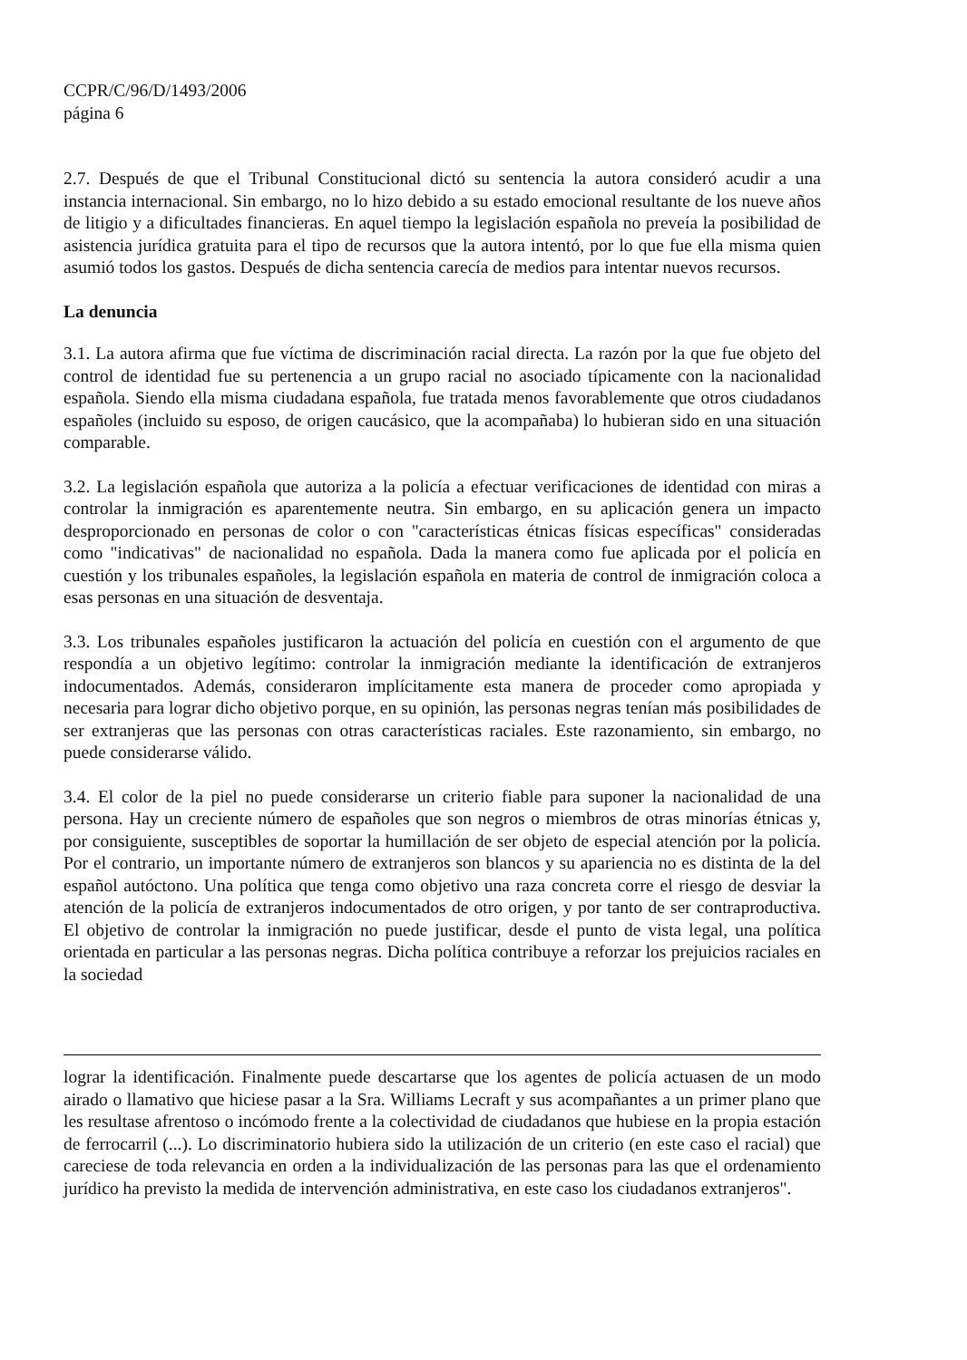CCPR/C/96/D/1493/2006
página 6
2.7. Después de que el Tribunal Constitucional dictó su sentencia la autora consideró acudir a una instancia internacional. Sin embargo, no lo hizo debido a su estado emocional resultante de los nueve años de litigio y a dificultades financieras. En aquel tiempo la legislación española no preveía la posibilidad de asistencia jurídica gratuita para el tipo de recursos que la autora intentó, por lo que fue ella misma quien asumió todos los gastos. Después de dicha sentencia carecía de medios para intentar nuevos recursos.
La denuncia
3.1. La autora afirma que fue víctima de discriminación racial directa. La razón por la que fue objeto del control de identidad fue su pertenencia a un grupo racial no asociado típicamente con la nacionalidad española. Siendo ella misma ciudadana española, fue tratada menos favorablemente que otros ciudadanos españoles (incluido su esposo, de origen caucásico, que la acompañaba) lo hubieran sido en una situación comparable.
3.2. La legislación española que autoriza a la policía a efectuar verificaciones de identidad con miras a controlar la inmigración es aparentemente neutra. Sin embargo, en su aplicación genera un impacto desproporcionado en personas de color o con "características étnicas físicas específicas" consideradas como "indicativas" de nacionalidad no española. Dada la manera como fue aplicada por el policía en cuestión y los tribunales españoles, la legislación española en materia de control de inmigración coloca a esas personas en una situación de desventaja.
3.3. Los tribunales españoles justificaron la actuación del policía en cuestión con el argumento de que respondía a un objetivo legítimo: controlar la inmigración mediante la identificación de extranjeros indocumentados. Además, consideraron implícitamente esta manera de proceder como apropiada y necesaria para lograr dicho objetivo porque, en su opinión, las personas negras tenían más posibilidades de ser extranjeras que las personas con otras características raciales. Este razonamiento, sin embargo, no puede considerarse válido.
3.4. El color de la piel no puede considerarse un criterio fiable para suponer la nacionalidad de una persona. Hay un creciente número de españoles que son negros o miembros de otras minorías étnicas y, por consiguiente, susceptibles de soportar la humillación de ser objeto de especial atención por la policía. Por el contrario, un importante número de extranjeros son blancos y su apariencia no es distinta de la del español autóctono. Una política que tenga como objetivo una raza concreta corre el riesgo de desviar la atención de la policía de extranjeros indocumentados de otro origen, y por tanto de ser contraproductiva. El objetivo de controlar la inmigración no puede justificar, desde el punto de vista legal, una política orientada en particular a las personas negras. Dicha política contribuye a reforzar los prejuicios raciales en la sociedad
lograr la identificación. Finalmente puede descartarse que los agentes de policía actuasen de un modo airado o llamativo que hiciese pasar a la Sra. Williams Lecraft y sus acompañantes a un primer plano que les resultase afrentoso o incómodo frente a la colectividad de ciudadanos que hubiese en la propia estación de ferrocarril (...). Lo discriminatorio hubiera sido la utilización de un criterio (en este caso el racial) que careciese de toda relevancia en orden a la individualización de las personas para las que el ordenamiento jurídico ha previsto la medida de intervención administrativa, en este caso los ciudadanos extranjeros".